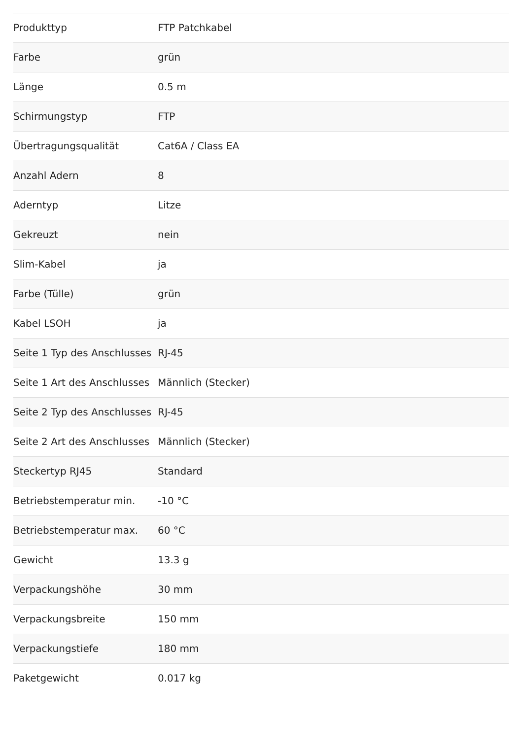| Produkttyp | FTP Patchkabel |
| Farbe | grün |
| Länge | 0.5 m |
| Schirmungstyp | FTP |
| Übertragungsqualität | Cat6A / Class EA |
| Anzahl Adern | 8 |
| Aderntyp | Litze |
| Gekreuzt | nein |
| Slim-Kabel | ja |
| Farbe (Tülle) | grün |
| Kabel LSOH | ja |
| Seite 1 Typ des Anschlusses | RJ-45 |
| Seite 1 Art des Anschlusses | Männlich (Stecker) |
| Seite 2 Typ des Anschlusses | RJ-45 |
| Seite 2 Art des Anschlusses | Männlich (Stecker) |
| Steckertyp RJ45 | Standard |
| Betriebstemperatur min. | -10 °C |
| Betriebstemperatur max. | 60 °C |
| Gewicht | 13.3 g |
| Verpackungshöhe | 30 mm |
| Verpackungsbreite | 150 mm |
| Verpackungstiefe | 180 mm |
| Paketgewicht | 0.017 kg |